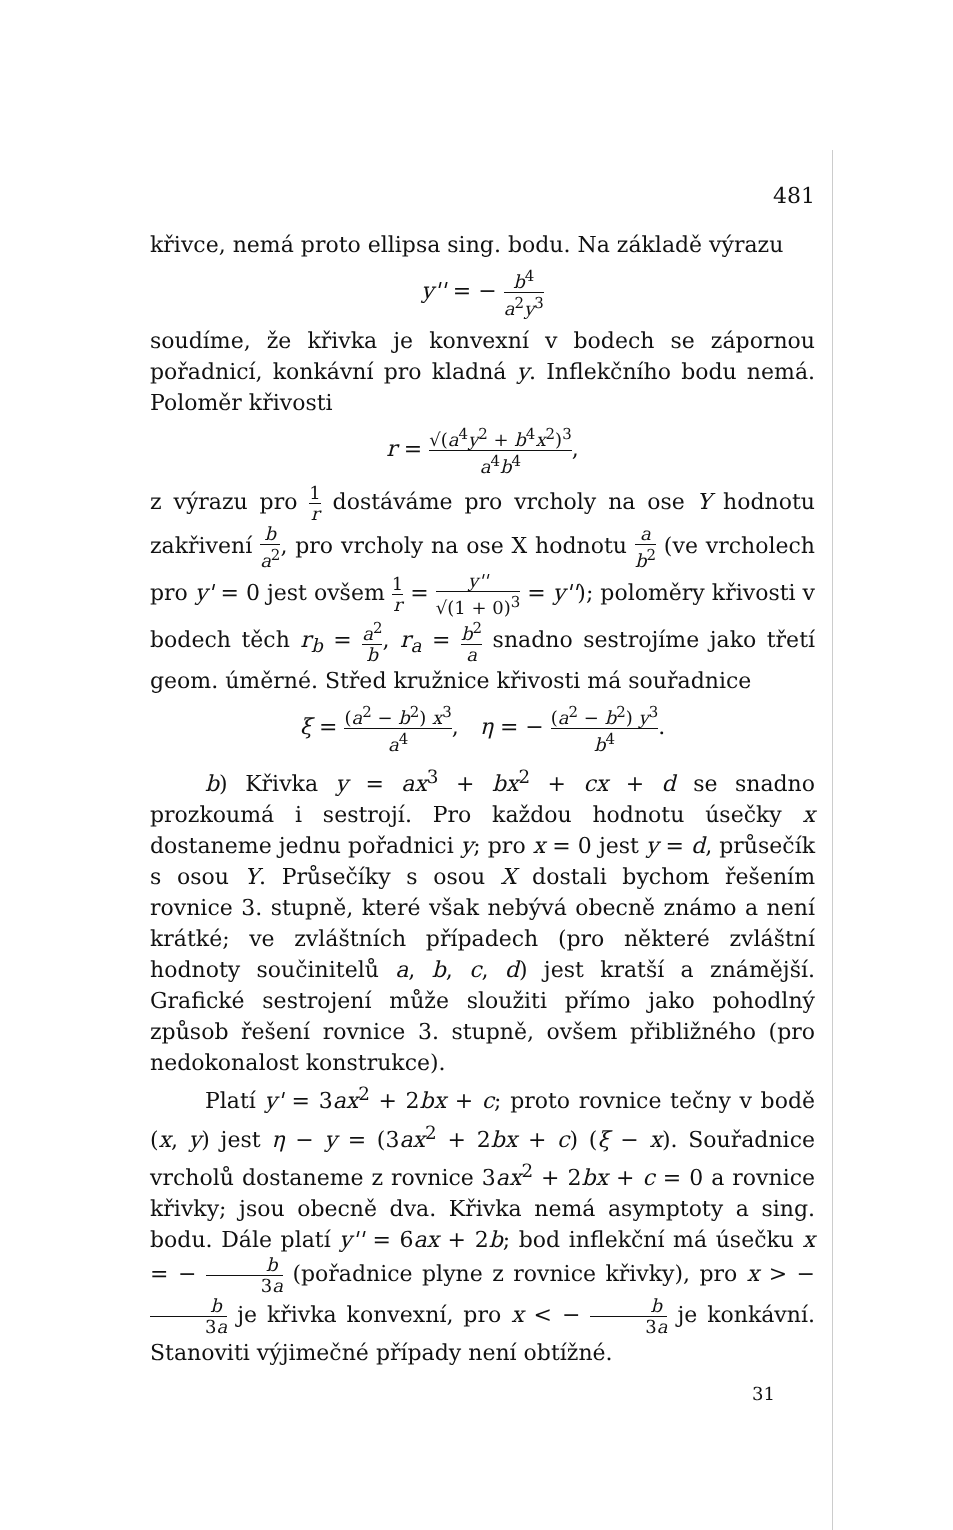481
křivce, nemá proto ellipsa sing. bodu. Na základě výrazu
y'' = − b<sup>4</sup> a<sup>2</sup>y<sup>3</sup>
soudíme, že křivka je konvexní v bodech se zápornou pořadnicí, konkávní pro kladná y. Inflekčního bodu nemá. Poloměr křivosti
r = √(a<sup>4</sup>y<sup>2</sup> + b<sup>4</sup>x<sup>2</sup>)<sup>3</sup> a<sup>4</sup>b<sup>4</sup>,
z výrazu pro 1 r dostáváme pro vrcholy na ose Y hodnotu zakřivení b a<sup>2</sup>, pro vrcholy na ose X hodnotu a b<sup>2</sup> (ve vrcholech pro y' = 0 jest ovšem 1 r = y'' √(1 + 0)<sup>3</sup> = y''); poloměry křivosti v bodech těch r<sub>b</sub> = a<sup>2</sup> b, r<sub>a</sub> = b<sup>2</sup> a snadno sestrojíme jako třetí geom. úměrné. Střed kružnice křivosti má souřadnice
ξ = (a<sup>2</sup> − b<sup>2</sup>) x<sup>3</sup> a<sup>4</sup>, η = − (a<sup>2</sup> − b<sup>2</sup>) y<sup>3</sup> b<sup>4</sup>.
b) Křivka y = ax<sup>3</sup> + bx<sup>2</sup> + cx + d se snadno prozkoumá i sestrojí. Pro každou hodnotu úsečky x dostaneme jednu pořadnici y; pro x = 0 jest y = d, průsečík s osou Y. Průsečíky s osou X dostali bychom řešením rovnice 3. stupně, které však nebývá obecně známo a není krátké; ve zvláštních případech (pro některé zvláštní hodnoty součinitelů a, b, c, d) jest kratší a známější. Grafické sestrojení může sloužiti přímo jako pohodlný způsob řešení rovnice 3. stupně, ovšem přibližného (pro nedokonalost konstrukce).
Platí y' = 3ax<sup>2</sup> + 2bx + c; proto rovnice tečny v bodě (x, y) jest η − y = (3ax<sup>2</sup> + 2bx + c) (ξ − x). Souřadnice vrcholů dostaneme z rovnice 3ax<sup>2</sup> + 2bx + c = 0 a rovnice křivky; jsou obecně dva. Křivka nemá asymptoty a sing. bodu. Dále platí y'' = 6ax + 2b; bod inflekční má úsečku x = − b 3a (pořadnice plyne z rovnice křivky), pro x > − b 3a je křivka konvexní, pro x < − b 3a je konkávní. Stanoviti výjimečné případy není obtížné.
31